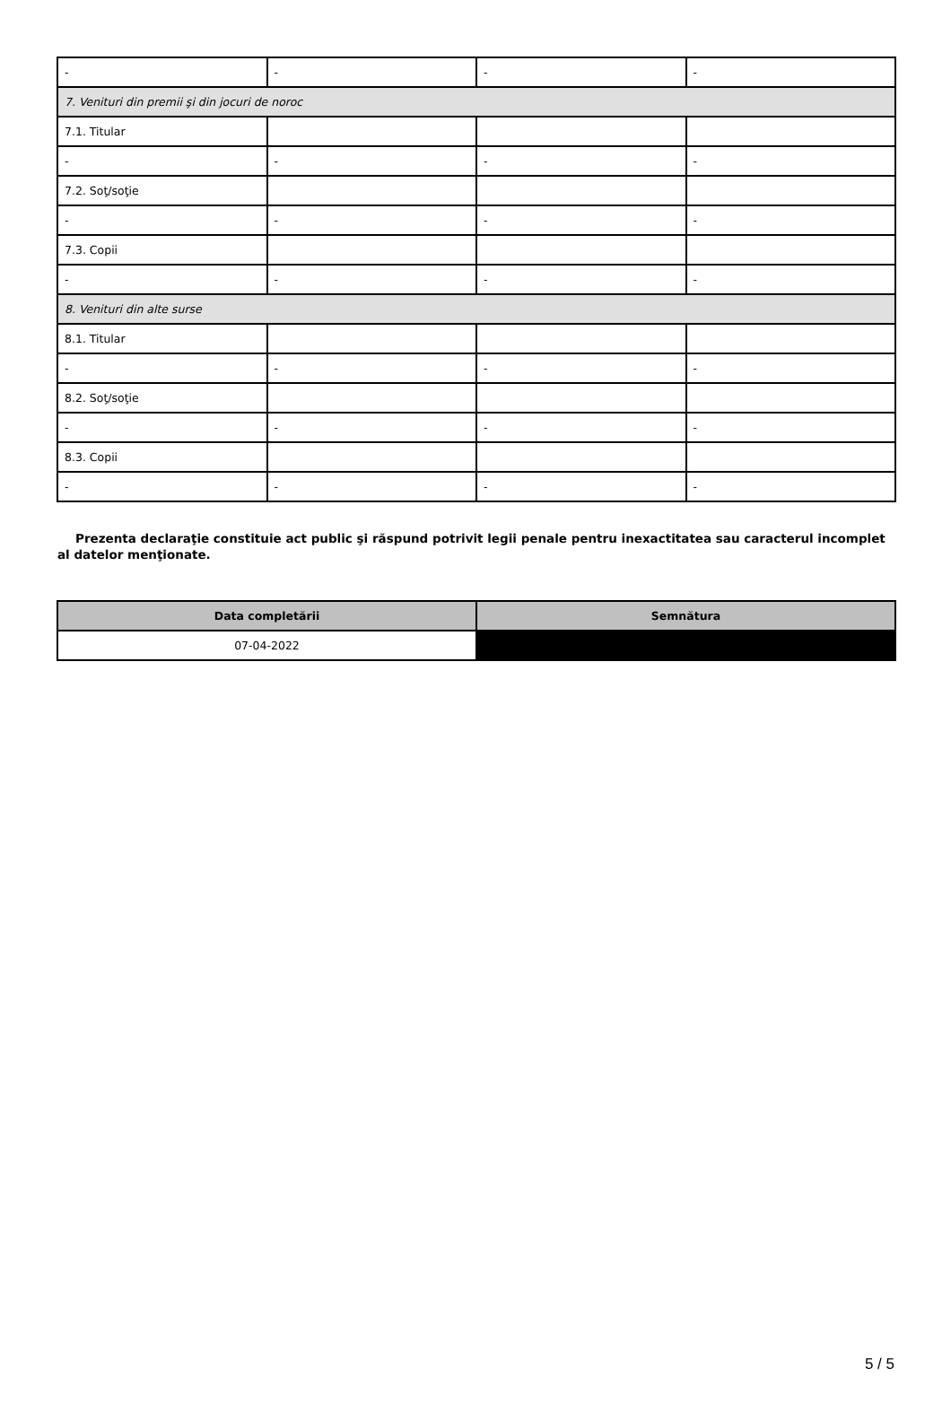| - | - | - | - |
| 7. Venituri din premii şi din jocuri de noroc | | | |
| 7.1. Titular | | | |
| - | - | - | - |
| 7.2. Soţ/soţie | | | |
| - | - | - | - |
| 7.3. Copii | | | |
| - | - | - | - |
| 8. Venituri din alte surse | | | |
| 8.1. Titular | | | |
| - | - | - | - |
| 8.2. Soţ/soţie | | | |
| - | - | - | - |
| 8.3. Copii | | | |
| - | - | - | - |
Prezenta declaraţie constituie act public şi răspund potrivit legii penale pentru inexactitatea sau caracterul incomplet al datelor menţionate.
| Data completării | Semnătura |
| --- | --- |
| 07-04-2022 | |
5 / 5